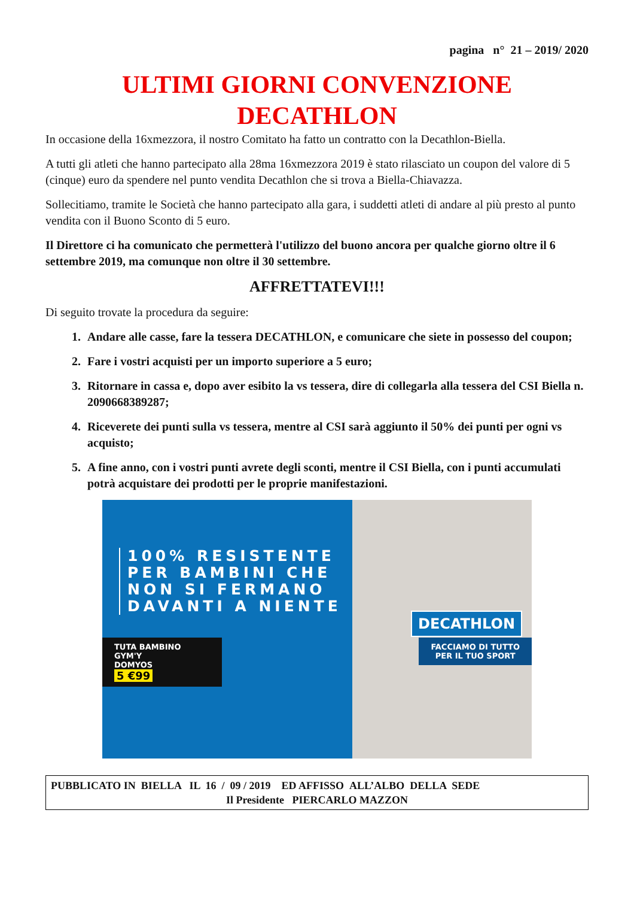pagina n° 21 – 2019/ 2020
ULTIMI GIORNI CONVENZIONE
DECATHLON
In occasione della 16xmezzora, il nostro Comitato ha fatto un contratto con la Decathlon-Biella.
A tutti gli atleti che hanno partecipato alla 28ma 16xmezzora 2019 è stato rilasciato un coupon del valore di 5 (cinque) euro da spendere nel punto vendita Decathlon che si trova a Biella-Chiavazza.
Sollecitiamo, tramite le Società che hanno partecipato alla gara, i suddetti atleti di andare al più presto al punto vendita con il Buono Sconto di 5 euro.
Il Direttore ci ha comunicato che permetterà l'utilizzo del buono ancora per qualche giorno oltre il 6 settembre 2019, ma comunque non oltre il 30 settembre.
AFFRETTATEVI!!!
Di seguito trovate la procedura da seguire:
1. Andare alle casse, fare la tessera DECATHLON, e comunicare che siete in possesso del coupon;
2. Fare i vostri acquisti per un importo superiore a 5 euro;
3. Ritornare in cassa e, dopo aver esibito la vs tessera, dire di collegarla alla tessera del CSI Biella n. 2090668389287;
4. Riceverete dei punti sulla vs tessera, mentre al CSI sarà aggiunto il 50% dei punti per ogni vs acquisto;
5. A fine anno, con i vostri punti avrete degli sconti, mentre il CSI Biella, con i punti accumulati potrà acquistare dei prodotti per le proprie manifestazioni.
100% RESISTENTE
PER BAMBINI CHE
NON SI FERMANO
DAVANTI A NIENTE
TUTA BAMBINO
GYM'Y
DOMYOS
5 €99
DECATHLON
FACCIAMO DI TUTTO
PER IL TUO SPORT
PUBBLICATO IN BIELLA IL 16 / 09 / 2019 ED AFFISSO ALL’ALBO DELLA SEDE
Il Presidente PIERCARLO MAZZON